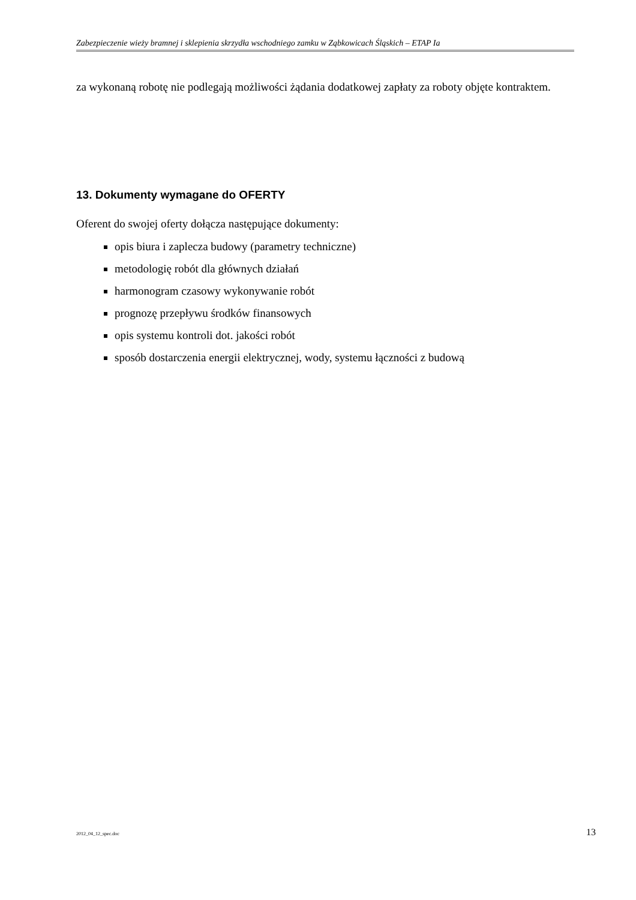Zabezpieczenie wieży bramnej i sklepienia skrzydła wschodniego zamku w Ząbkowicach Śląskich – ETAP Ia
za wykonaną robotę nie podlegają możliwości żądania dodatkowej zapłaty za roboty objęte kontraktem.
13. Dokumenty wymagane do OFERTY
Oferent do swojej oferty dołącza następujące dokumenty:
opis biura i zaplecza budowy (parametry techniczne)
metodologię robót dla głównych działań
harmonogram czasowy wykonywanie robót
prognozę przepływu środków finansowych
opis systemu kontroli dot. jakości robót
sposób dostarczenia energii elektrycznej, wody, systemu łączności z budową
2012_04_12_spec.doc 13